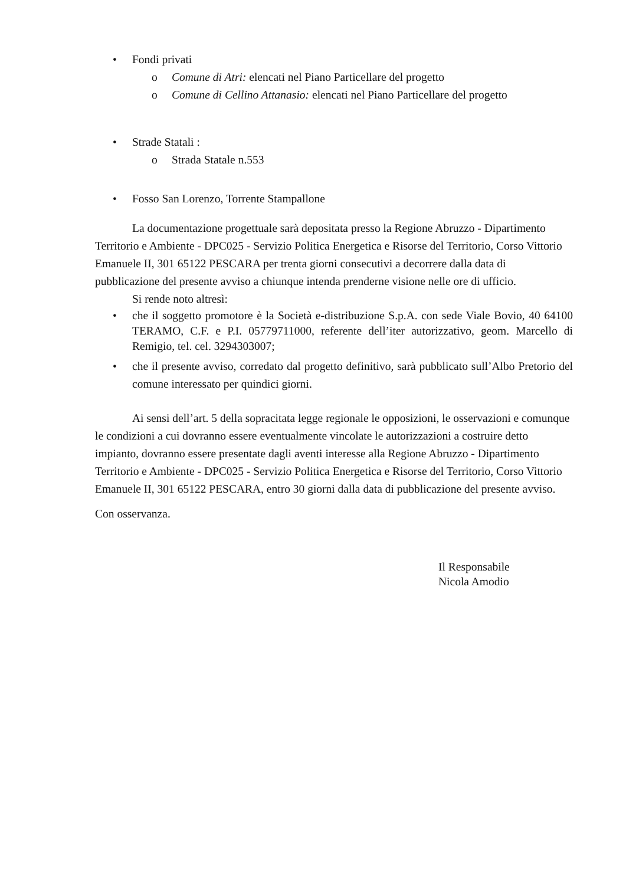• Fondi privati
o Comune di Atri: elencati nel Piano Particellare del progetto
o Comune di Cellino Attanasio: elencati nel Piano Particellare del progetto
• Strade Statali :
o Strada Statale n.553
• Fosso San Lorenzo, Torrente Stampallone
La documentazione progettuale sarà depositata presso la Regione Abruzzo - Dipartimento Territorio e Ambiente - DPC025 - Servizio Politica Energetica e Risorse del Territorio, Corso Vittorio Emanuele II, 301 65122 PESCARA per trenta giorni consecutivi a decorrere dalla data di pubblicazione del presente avviso a chiunque intenda prenderne visione nelle ore di ufficio.
Si rende noto altresì:
• che il soggetto promotore è la Società e-distribuzione S.p.A. con sede Viale Bovio, 40 64100 TERAMO, C.F. e P.I. 05779711000, referente dell’iter autorizzativo, geom. Marcello di Remigio, tel. cel. 3294303007;
• che il presente avviso, corredato dal progetto definitivo, sarà pubblicato sull’Albo Pretorio del comune interessato per quindici giorni.
Ai sensi dell’art. 5 della sopracitata legge regionale le opposizioni, le osservazioni e comunque le condizioni a cui dovranno essere eventualmente vincolate le autorizzazioni a costruire detto impianto, dovranno essere presentate dagli aventi interesse alla Regione Abruzzo - Dipartimento Territorio e Ambiente - DPC025 - Servizio Politica Energetica e Risorse del Territorio, Corso Vittorio Emanuele II, 301 65122 PESCARA, entro 30 giorni dalla data di pubblicazione del presente avviso.
Con osservanza.
Il Responsabile
Nicola Amodio